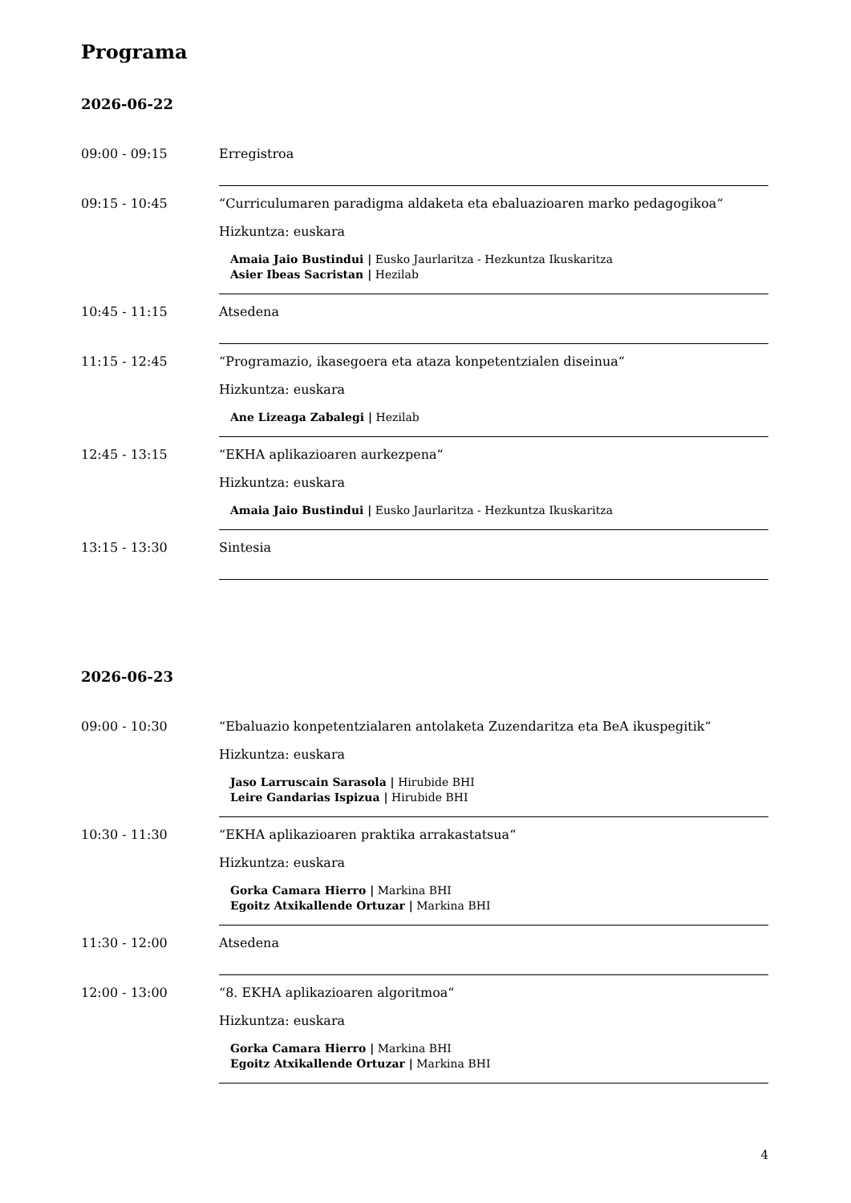Programa
2026-06-22
| 09:00 - 09:15 | Erregistroa |
| 09:15 - 10:45 | “Curriculumaren paradigma aldaketa eta ebaluazioaren marko pedagogikoa“ Hizkuntza: euskara Amaia Jaio Bustindui / Eusko Jaurlaritza - Hezkuntza Ikuskaritza Asier Ibeas Sacristan / Hezilab |
| 10:45 - 11:15 | Atsedena |
| 11:15 - 12:45 | “Programazio, ikasegoera eta ataza konpetentzialen diseinua“ Hizkuntza: euskara Ane Lizeaga Zabalegi / Hezilab |
| 12:45 - 13:15 | “EKHA aplikazioaren aurkezpena“ Hizkuntza: euskara Amaia Jaio Bustindui / Eusko Jaurlaritza - Hezkuntza Ikuskaritza |
| 13:15 - 13:30 | Sintesia |
2026-06-23
| 09:00 - 10:30 | “Ebaluazio konpetentzialaren antolaketa Zuzendaritza eta BeA ikuspegitik“ Hizkuntza: euskara Jaso Larruscain Sarasola / Hirubide BHI Leire Gandarias Ispizua / Hirubide BHI |
| 10:30 - 11:30 | “EKHA aplikazioaren praktika arrakastatsua“ Hizkuntza: euskara Gorka Camara Hierro / Markina BHI Egoitz Atxikallende Ortuzar / Markina BHI |
| 11:30 - 12:00 | Atsedena |
| 12:00 - 13:00 | “8. EKHA aplikazioaren algoritmoa“ Hizkuntza: euskara Gorka Camara Hierro / Markina BHI Egoitz Atxikallende Ortuzar / Markina BHI |
4